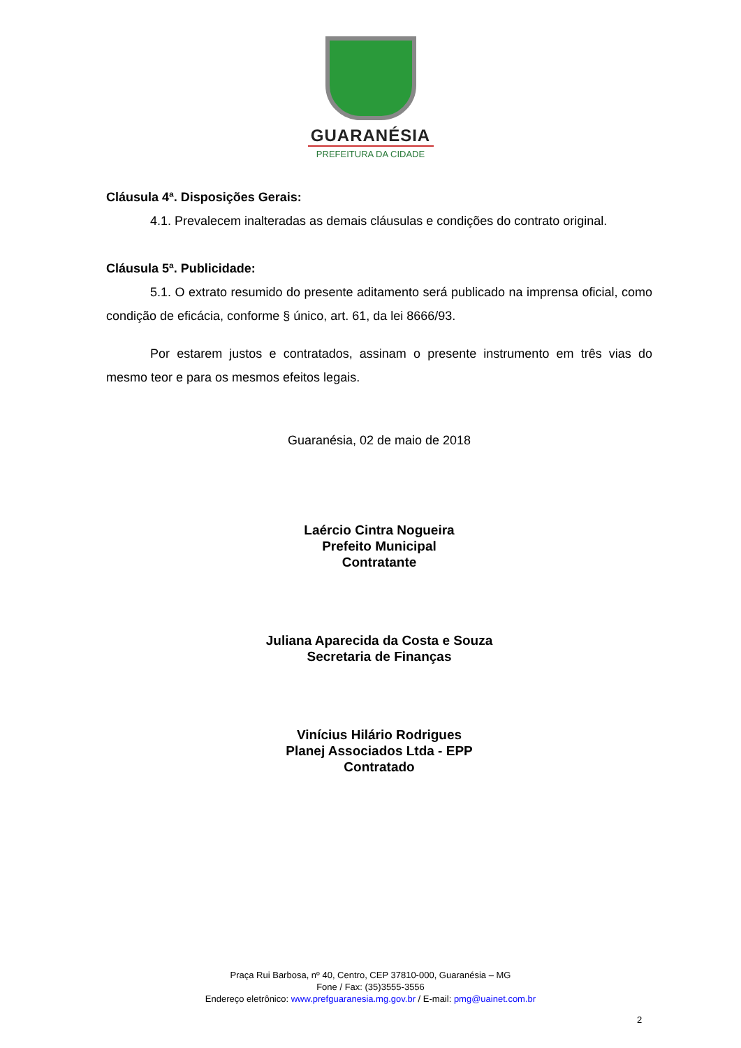GUARANÉSIA
PREFEITURA DA CIDADE
Cláusula 4ª. Disposições Gerais:
4.1. Prevalecem inalteradas as demais cláusulas e condições do contrato original.
Cláusula 5ª. Publicidade:
5.1. O extrato resumido do presente aditamento será publicado na imprensa oficial, como condição de eficácia, conforme § único, art. 61, da lei 8666/93.
Por estarem justos e contratados, assinam o presente instrumento em três vias do mesmo teor e para os mesmos efeitos legais.
Guaranésia, 02 de maio de 2018
Laércio Cintra Nogueira
Prefeito Municipal
Contratante
Juliana Aparecida da Costa e Souza
Secretaria de Finanças
Vinícius Hilário Rodrigues
Planej Associados Ltda - EPP
Contratado
Praça Rui Barbosa, nº 40, Centro, CEP 37810-000, Guaranésia – MG
Fone / Fax: (35)3555-3556
Endereço eletrônico: www.prefguaranesia.mg.gov.br / E-mail: pmg@uainet.com.br
2